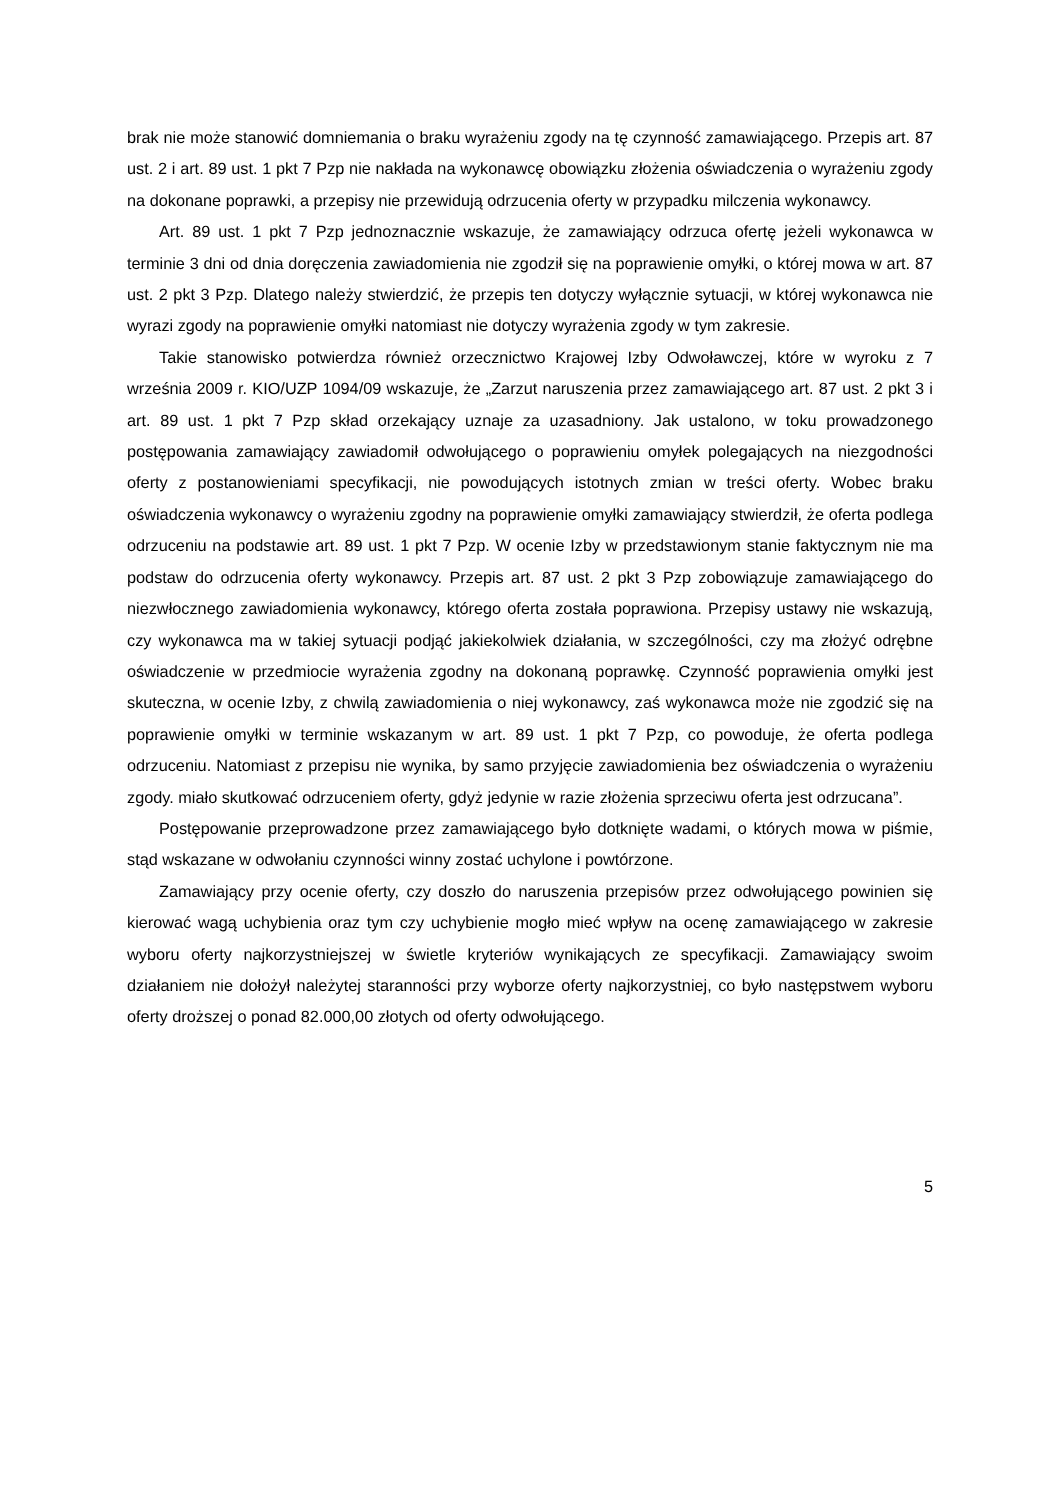brak nie może stanowić domniemania o braku wyrażeniu zgody na tę czynność zamawiającego. Przepis art. 87 ust. 2 i art. 89 ust. 1 pkt 7 Pzp nie nakłada na wykonawcę obowiązku złożenia oświadczenia o wyrażeniu zgody na dokonane poprawki, a przepisy nie przewidują odrzucenia oferty w przypadku milczenia wykonawcy.
Art. 89 ust. 1 pkt 7 Pzp jednoznacznie wskazuje, że zamawiający odrzuca ofertę jeżeli wykonawca w terminie 3 dni od dnia doręczenia zawiadomienia nie zgodził się na poprawienie omyłki, o której mowa w art. 87 ust. 2 pkt 3 Pzp. Dlatego należy stwierdzić, że przepis ten dotyczy wyłącznie sytuacji, w której wykonawca nie wyrazi zgody na poprawienie omyłki natomiast nie dotyczy wyrażenia zgody w tym zakresie.
Takie stanowisko potwierdza również orzecznictwo Krajowej Izby Odwoławczej, które w wyroku z 7 września 2009 r. KIO/UZP 1094/09 wskazuje, że „Zarzut naruszenia przez zamawiającego art. 87 ust. 2 pkt 3 i art. 89 ust. 1 pkt 7 Pzp skład orzekający uznaje za uzasadniony. Jak ustalono, w toku prowadzonego postępowania zamawiający zawiadomił odwołującego o poprawieniu omyłek polegających na niezgodności oferty z postanowieniami specyfikacji, nie powodujących istotnych zmian w treści oferty. Wobec braku oświadczenia wykonawcy o wyrażeniu zgodny na poprawienie omyłki zamawiający stwierdził, że oferta podlega odrzuceniu na podstawie art. 89 ust. 1 pkt 7 Pzp. W ocenie Izby w przedstawionym stanie faktycznym nie ma podstaw do odrzucenia oferty wykonawcy. Przepis art. 87 ust. 2 pkt 3 Pzp zobowiązuje zamawiającego do niezwłocznego zawiadomienia wykonawcy, którego oferta została poprawiona. Przepisy ustawy nie wskazują, czy wykonawca ma w takiej sytuacji podjąć jakiekolwiek działania, w szczególności, czy ma złożyć odrębne oświadczenie w przedmiocie wyrażenia zgodny na dokonaną poprawkę. Czynność poprawienia omyłki jest skuteczna, w ocenie Izby, z chwilą zawiadomienia o niej wykonawcy, zaś wykonawca może nie zgodzić się na poprawienie omyłki w terminie wskazanym w art. 89 ust. 1 pkt 7 Pzp, co powoduje, że oferta podlega odrzuceniu. Natomiast z przepisu nie wynika, by samo przyjęcie zawiadomienia bez oświadczenia o wyrażeniu zgody. miało skutkować odrzuceniem oferty, gdyż jedynie w razie złożenia sprzeciwu oferta jest odrzucana”.
Postępowanie przeprowadzone przez zamawiającego było dotknięte wadami, o których mowa w piśmie, stąd wskazane w odwołaniu czynności winny zostać uchylone i powtórzone.
Zamawiający przy ocenie oferty, czy doszło do naruszenia przepisów przez odwołującego powinien się kierować wagą uchybienia oraz tym czy uchybienie mogło mieć wpływ na ocenę zamawiającego w zakresie wyboru oferty najkorzystniejszej w świetle kryteriów wynikających ze specyfikacji. Zamawiający swoim działaniem nie dołożył należytej staranności przy wyborze oferty najkorzystniej, co było następstwem wyboru oferty droższej o ponad 82.000,00 złotych od oferty odwołującego.
5